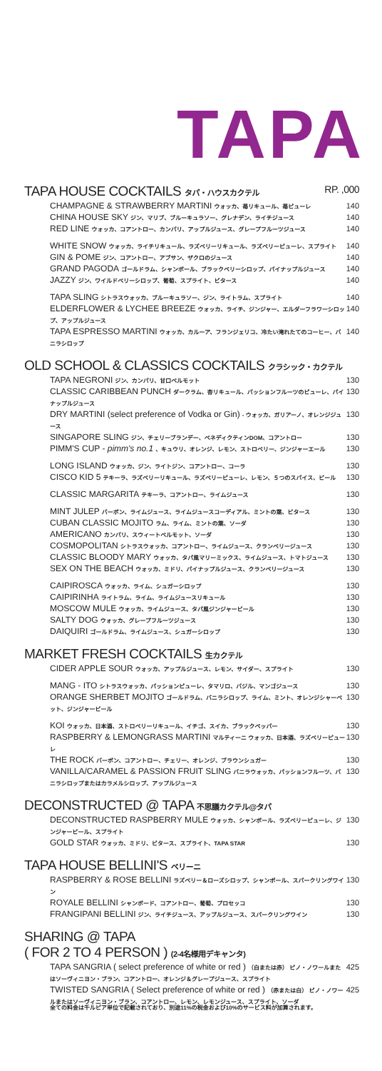TAPA
TAPA HOUSE COCKTAILS タパ・ハウスカクテル RP. ,000
CHAMPAGNE & STRAWBERRY MARTINI ウォッカ、苺リキュール、苺ピューレ 140
CHINA HOUSE SKY ジン、マリブ、ブルーキュラソー、グレナデン、ライチジュース 140
RED LINE ウォッカ、コアントロー、カンパリ、アップルジュース、グレープフルーツジュース 140
WHITE SNOW ウォッカ、ライチリキュール、ラズベリーリキュール、ラズベリーピューレ、スプライト 140
GIN & POME ジン、コアントロー、アブサン、ザクロのジュース 140
GRAND PAGODA ゴールドラム、シャンボール、ブラックベリーシロップ、パイナップルジュース 140
JAZZY ジン、ワイルドベリーシロップ、葡萄、スプライト、ビタース 140
TAPA SLING シトラスウォッカ、ブルーキュラソー、ジン、ライトラム、スプライト 140
ELDERFLOWER & LYCHEE BREEZE ウォッカ、ライチ、ジンジャー、エルダーフラワーシロップ、アップルジュース 140
TAPA ESPRESSO MARTINI ウォッカ、カルーア、フランジェリコ、冷たい淹れたてのコーヒー、バニラシロップ 140
OLD SCHOOL & CLASSICS COCKTAILS クラシック・カクテル
TAPA NEGRONI ジン、カンパリ、甘口ベルモット 130
CLASSIC CARIBBEAN PUNCH ダークラム、杏リキュール、パッションフルーツのピューレ、パイナップルジュース 130
DRY MARTINI (select preference of Vodka or Gin) - ウォッカ、ガリアーノ、オレンジジュース 130
SINGAPORE SLING ジン、チェリーブランデー、ベネディクティンDOM、コアントロー 130
PIMM'S CUP - pimm's no.1 、キュウリ、オレンジ、レモン、ストロベリー、ジンジャーエール 130
LONG ISLAND ウォッカ、ジン、ライトジン、コアントロー、コーラ 130
CISCO KID 5 テキーラ、ラズベリーリキュール、ラズベリーピューレ、レモン、５つのスパイス、ビール 130
CLASSIC MARGARITA テキーラ、コアントロー、ライムジュース 130
MINT JULEP バーボン、ライムジュース、ライムジュースコーディアル、ミントの葉、ビタース 130
CUBAN CLASSIC MOJITO ラム、ライム、ミントの葉、ソーダ 130
AMERICANO カンパリ、スウィートベルモット、ソーダ 130
COSMOPOLITAN シトラスウォッカ、コアントロー、ライムジュース、クランベリージュース 130
CLASSIC BLOODY MARY ウォッカ、タパ風マリーミックス、ライムジュース、トマトジュース 130
SEX ON THE BEACH ウォッカ、ミドリ、パイナップルジュース、クランベリージュース 130
CAIPIROSCA ウォッカ、ライム、シュガーシロップ 130
CAIPIRINHA ライトラム、ライム、ライムジュースリキュール 130
MOSCOW MULE ウォッカ、ライムジュース、タパ風ジンジャービール 130
SALTY DOG ウォッカ、グレープフルーツジュース 130
DAIQUIRI ゴールドラム、ライムジュース、シュガーシロップ 130
MARKET FRESH COCKTAILS 生カクテル
CIDER APPLE SOUR ウォッカ、アップルジュース、レモン、サイダー、スプライト 130
MANG - ITO シトラスウォッカ、パッションピューレ、タマリロ、バジル、マンゴジュース 130
ORANGE SHERBET MOJITO ゴールドラム、バニラシロップ、ライム、ミント、オレンジシャーベット、ジンジャービール 130
KOI ウォッカ、日本酒、ストロベリーリキュール、イチゴ、スイカ、ブラックペッパー 130
RASPBERRY & LEMONGRASS MARTINI マルティーニ ウォッカ、日本酒、ラズベリーピューレ 130
THE ROCK バーボン、コアントロー、チェリー、オレンジ、ブラウンシュガー 130
VANILLA/CARAMEL & PASSION FRUIT SLING バニラウォッカ、パッションフルーツ、バニラシロップまたはカラメルシロップ、アップルジュース 130
DECONSTRUCTED @ TAPA 不思議カクテル@タパ
DECONSTRUCTED RASPBERRY MULE ウォッカ、シャンボール、ラズベリーピューレ、ジンジャービール、スプライト 130
GOLD STAR ウォッカ、ミドリ、ビタース、スプライト、TAPA STAR 130
TAPA HOUSE BELLINI'S ベリーニ
RASPBERRY & ROSE BELLINI ラズベリー＆ローズシロップ、シャンボール、スパークリングワイン 130
ROYALE BELLINI シャンボード、コアントロー、葡萄、プロセッコ 130
FRANGIPANI BELLINI ジン、ライチジュース、アップルジュース、スパークリングワイン 130
SHARING @ TAPA
( FOR 2 TO 4 PERSON ) (2-4名様用デキャンタ)
TAPA SANGRIA ( select preference of white or red ) （白または赤） ピノ・ノワールまたはソーヴィニヨン・ブラン、コアントロー、オレンジ＆グレープジュース、スプライト 425
TWISTED SANGRIA ( Select preference of white or red ) （赤または白） ピノ・ノワールまたはソーヴィニヨン・ブラン、コアントロー、レモン、レモンジュース、スプライト、ソーダ 425
全ての料金は千ルピア単位で記載されており、別途11%の税金および10%のサービス料が加算されます。